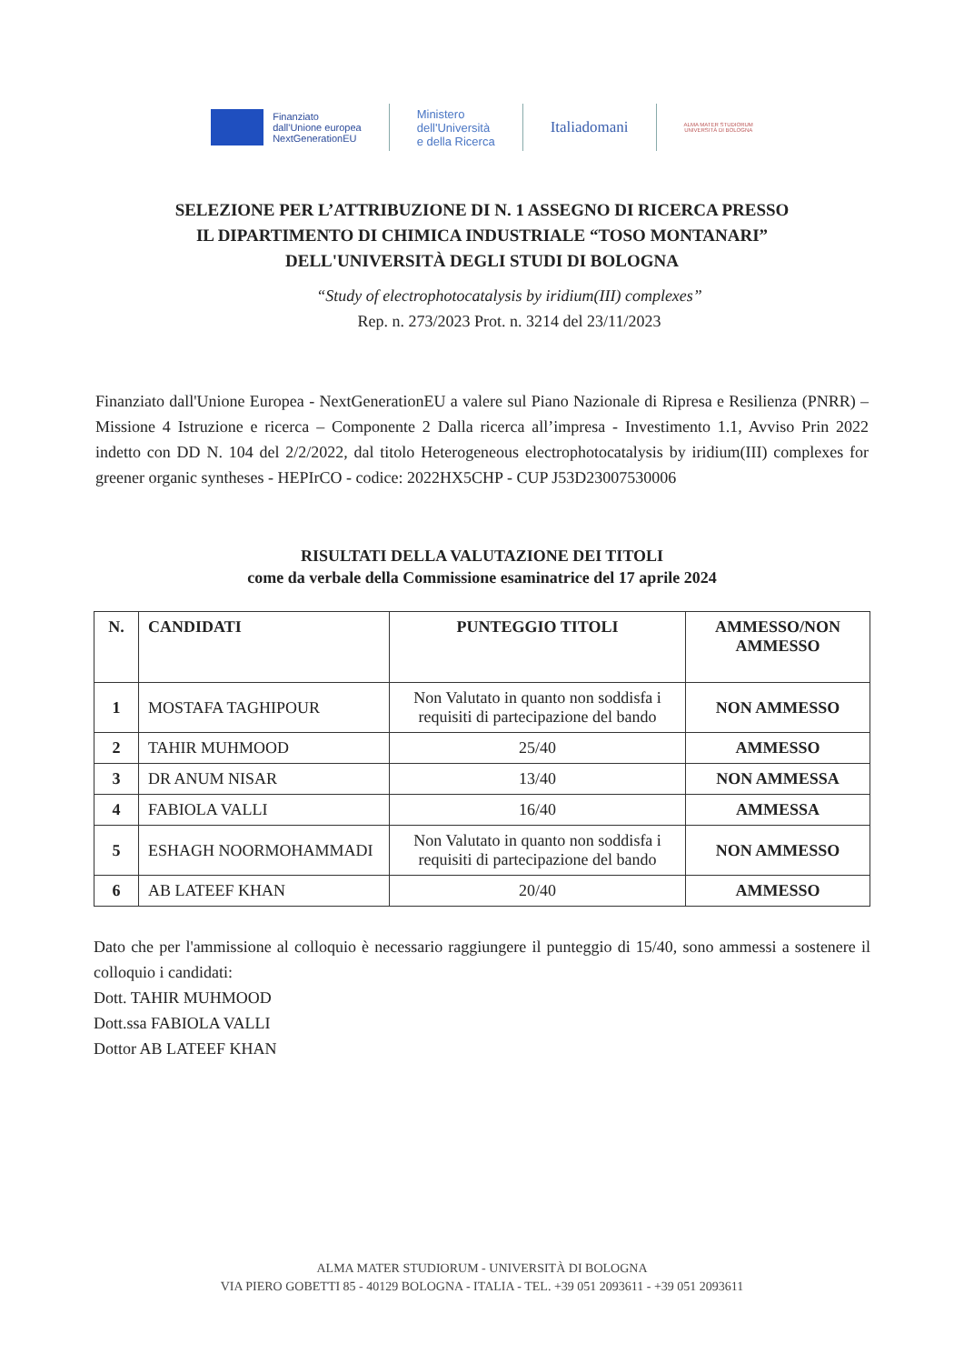Finanziato
dall'Unione europea
NextGenerationEU
Ministero
dell'Università
e della Ricerca
Italiadomani
ALMA MATER STUDIORUM
UNIVERSITÀ DI BOLOGNA
SELEZIONE PER L’ATTRIBUZIONE DI N. 1 ASSEGNO DI RICERCA PRESSO
IL DIPARTIMENTO DI CHIMICA INDUSTRIALE “TOSO MONTANARI”
DELL'UNIVERSITÀ DEGLI STUDI DI BOLOGNA
“Study of electrophotocatalysis by iridium(III) complexes”
Rep. n. 273/2023 Prot. n. 3214 del 23/11/2023
Finanziato dall'Unione Europea - NextGenerationEU a valere sul Piano Nazionale di Ripresa e Resilienza (PNRR) – Missione 4 Istruzione e ricerca – Componente 2 Dalla ricerca all’impresa - Investimento 1.1, Avviso Prin 2022 indetto con DD N. 104 del 2/2/2022, dal titolo Heterogeneous electrophotocatalysis by iridium(III) complexes for greener organic syntheses - HEPIrCO - codice: 2022HX5CHP - CUP J53D23007530006
RISULTATI DELLA VALUTAZIONE DEI TITOLI
come da verbale della Commissione esaminatrice del 17 aprile 2024
| N. | CANDIDATI | PUNTEGGIO TITOLI | AMMESSO/NON AMMESSO |
| --- | --- | --- | --- |
| 1 | MOSTAFA TAGHIPOUR | Non Valutato in quanto non soddisfa i requisiti di partecipazione del bando | NON AMMESSO |
| 2 | TAHIR MUHMOOD | 25/40 | AMMESSO |
| 3 | DR ANUM NISAR | 13/40 | NON AMMESSA |
| 4 | FABIOLA VALLI | 16/40 | AMMESSA |
| 5 | ESHAGH NOORMOHAMMADI | Non Valutato in quanto non soddisfa i requisiti di partecipazione del bando | NON AMMESSO |
| 6 | AB LATEEF KHAN | 20/40 | AMMESSO |
Dato che per l'ammissione al colloquio è necessario raggiungere il punteggio di 15/40, sono ammessi a sostenere il colloquio i candidati:
Dott. TAHIR MUHMOOD
Dott.ssa FABIOLA VALLI
Dottor AB LATEEF KHAN
ALMA MATER STUDIORUM - UNIVERSITÀ DI BOLOGNA
VIA PIERO GOBETTI 85 - 40129 BOLOGNA - ITALIA - TEL. +39 051 2093611 - +39 051 2093611